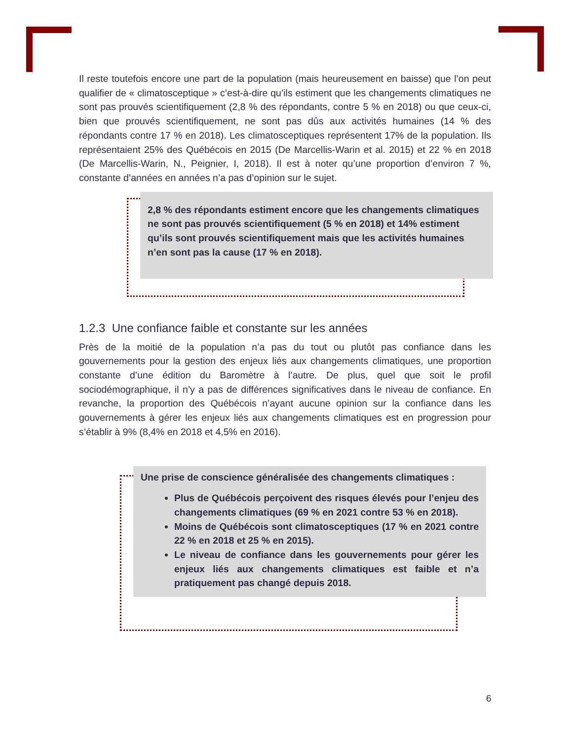Il reste toutefois encore une part de la population (mais heureusement en baisse) que l’on peut qualifier de « climatosceptique » c’est-à-dire qu’ils estiment que les changements climatiques ne sont pas prouvés scientifiquement (2,8 % des répondants, contre 5 % en 2018) ou que ceux-ci, bien que prouvés scientifiquement, ne sont pas dûs aux activités humaines (14 % des répondants contre 17 % en 2018). Les climatosceptiques représentent 17% de la population. Ils représentaient 25% des Québécois en 2015 (De Marcellis-Warin et al. 2015) et 22 % en 2018 (De Marcellis-Warin, N., Peignier, I, 2018). Il est à noter qu’une proportion d’environ 7 %, constante d’années en années n’a pas d’opinion sur le sujet.
2,8 % des répondants estiment encore que les changements climatiques ne sont pas prouvés scientifiquement (5 % en 2018) et 14% estiment qu’ils sont prouvés scientifiquement mais que les activités humaines n’en sont pas la cause (17 % en 2018).
1.2.3 Une confiance faible et constante sur les années
Près de la moitié de la population n’a pas du tout ou plutôt pas confiance dans les gouvernements pour la gestion des enjeux liés aux changements climatiques, une proportion constante d’une édition du Baromètre à l’autre. De plus, quel que soit le profil sociodémographique, il n’y a pas de différences significatives dans le niveau de confiance. En revanche, la proportion des Québécois n’ayant aucune opinion sur la confiance dans les gouvernements à gérer les enjeux liés aux changements climatiques est en progression pour s’établir à 9% (8,4% en 2018 et 4,5% en 2016).
Une prise de conscience généralisée des changements climatiques :
Plus de Québécois perçoivent des risques élevés pour l’enjeu des changements climatiques (69 % en 2021 contre 53 % en 2018).
Moins de Québécois sont climatosceptiques (17 % en 2021 contre 22 % en 2018 et 25 % en 2015).
Le niveau de confiance dans les gouvernements pour gérer les enjeux liés aux changements climatiques est faible et n’a pratiquement pas changé depuis 2018.
6